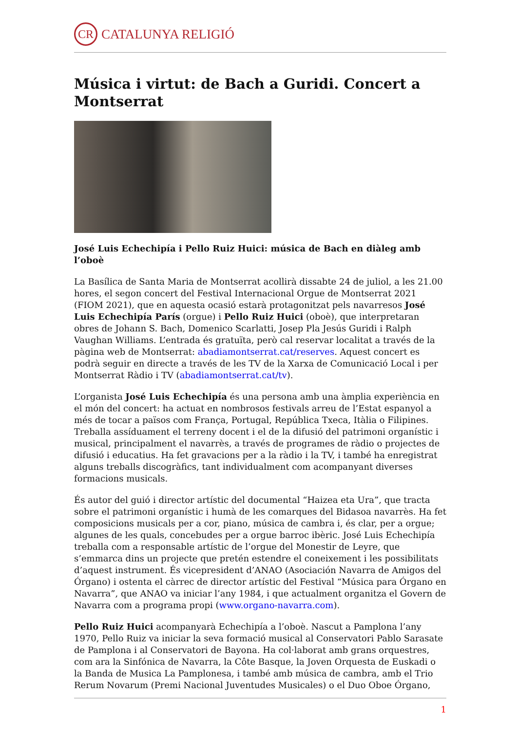CR CATALUNYA RELIGIÓ
Música i virtut: de Bach a Guridi. Concert a Montserrat
José Luis Echechipía i Pello Ruiz Huici: música de Bach en diàleg amb l’oboè
La Basílica de Santa Maria de Montserrat acollirà dissabte 24 de juliol, a les 21.00 hores, el segon concert del Festival Internacional Orgue de Montserrat 2021 (FIOM 2021), que en aquesta ocasió estarà protagonitzat pels navarresos José Luis Echechipía París (orgue) i Pello Ruiz Huici (oboè), que interpretaran obres de Johann S. Bach, Domenico Scarlatti, Josep Pla Jesús Guridi i Ralph Vaughan Williams. L’entrada és gratuïta, però cal reservar localitat a través de la pàgina web de Montserrat: abadiamontserrat.cat/reserves. Aquest concert es podrà seguir en directe a través de les TV de la Xarxa de Comunicació Local i per Montserrat Ràdio i TV (abadiamontserrat.cat/tv).
L’organista José Luis Echechipía és una persona amb una àmplia experiència en el món del concert: ha actuat en nombrosos festivals arreu de l’Estat espanyol a més de tocar a països com França, Portugal, República Txeca, Itàlia o Filipines. Treballa assíduament el terreny docent i el de la difusió del patrimoni organístic i musical, principalment el navarrès, a través de programes de ràdio o projectes de difusió i educatius. Ha fet gravacions per a la ràdio i la TV, i també ha enregistrat alguns treballs discogràfics, tant individualment com acompanyant diverses formacions musicals.
És autor del guió i director artístic del documental “Haizea eta Ura”, que tracta sobre el patrimoni organístic i humà de les comarques del Bidasoa navarrès. Ha fet composicions musicals per a cor, piano, música de cambra i, és clar, per a orgue; algunes de les quals, concebudes per a orgue barroc ibèric. José Luis Echechipía treballa com a responsable artístic de l’orgue del Monestir de Leyre, que s’emmarca dins un projecte que pretén estendre el coneixement i les possibilitats d’aquest instrument. És vicepresident d’ANAO (Asociación Navarra de Amigos del Órgano) i ostenta el càrrec de director artístic del Festival “Música para Órgano en Navarra”, que ANAO va iniciar l’any 1984, i que actualment organitza el Govern de Navarra com a programa propi (www.organo-navarra.com).
Pello Ruiz Huici acompanyarà Echechipía a l’oboè. Nascut a Pamplona l’any 1970, Pello Ruiz va iniciar la seva formació musical al Conservatori Pablo Sarasate de Pamplona i al Conservatori de Bayona. Ha col·laborat amb grans orquestres, com ara la Sinfónica de Navarra, la Côte Basque, la Joven Orquesta de Euskadi o la Banda de Musica La Pamplonesa, i també amb música de cambra, amb el Trio Rerum Novarum (Premi Nacional Juventudes Musicales) o el Duo Oboe Órgano,
1